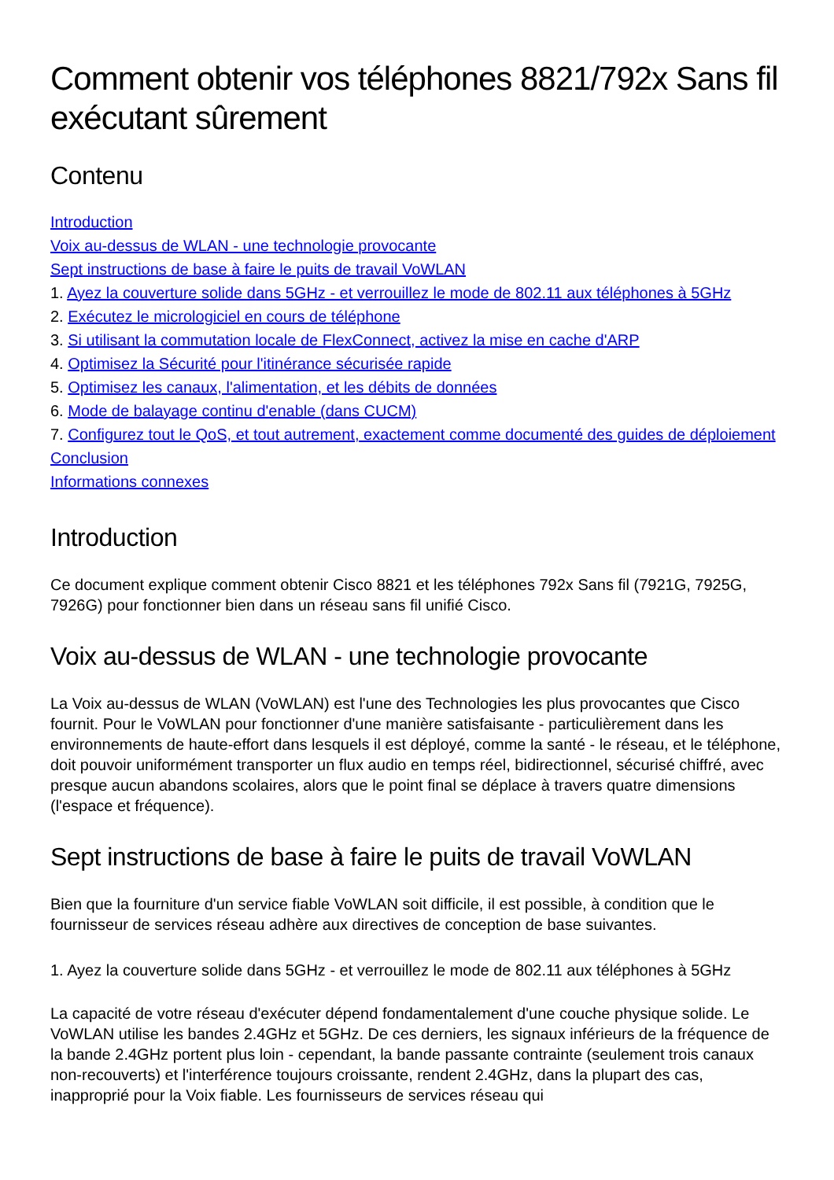Comment obtenir vos téléphones 8821/792x Sans fil exécutant sûrement
Contenu
Introduction
Voix au-dessus de WLAN - une technologie provocante
Sept instructions de base à faire le puits de travail VoWLAN
1. Ayez la couverture solide dans 5GHz - et verrouillez le mode de 802.11 aux téléphones à 5GHz
2. Exécutez le micrologiciel en cours de téléphone
3. Si utilisant la commutation locale de FlexConnect, activez la mise en cache d'ARP
4. Optimisez la Sécurité pour l'itinérance sécurisée rapide
5. Optimisez les canaux, l'alimentation, et les débits de données
6. Mode de balayage continu d'enable (dans CUCM)
7. Configurez tout le QoS, et tout autrement, exactement comme documenté des guides de déploiement
Conclusion
Informations connexes
Introduction
Ce document explique comment obtenir Cisco 8821 et les téléphones 792x Sans fil (7921G, 7925G, 7926G) pour fonctionner bien dans un réseau sans fil unifié Cisco.
Voix au-dessus de WLAN - une technologie provocante
La Voix au-dessus de WLAN (VoWLAN) est l'une des Technologies les plus provocantes que Cisco fournit. Pour le VoWLAN pour fonctionner d'une manière satisfaisante - particulièrement dans les environnements de haute-effort dans lesquels il est déployé, comme la santé - le réseau, et le téléphone, doit pouvoir uniformément transporter un flux audio en temps réel, bidirectionnel, sécurisé chiffré, avec presque aucun abandons scolaires, alors que le point final se déplace à travers quatre dimensions (l'espace et fréquence).
Sept instructions de base à faire le puits de travail VoWLAN
Bien que la fourniture d'un service fiable VoWLAN soit difficile, il est possible, à condition que le fournisseur de services réseau adhère aux directives de conception de base suivantes.
1. Ayez la couverture solide dans 5GHz - et verrouillez le mode de 802.11 aux téléphones à 5GHz
La capacité de votre réseau d'exécuter dépend fondamentalement d'une couche physique solide. Le VoWLAN utilise les bandes 2.4GHz et 5GHz. De ces derniers, les signaux inférieurs de la fréquence de la bande 2.4GHz portent plus loin - cependant, la bande passante contrainte (seulement trois canaux non-recouverts) et l'interférence toujours croissante, rendent 2.4GHz, dans la plupart des cas, inapproprié pour la Voix fiable. Les fournisseurs de services réseau qui